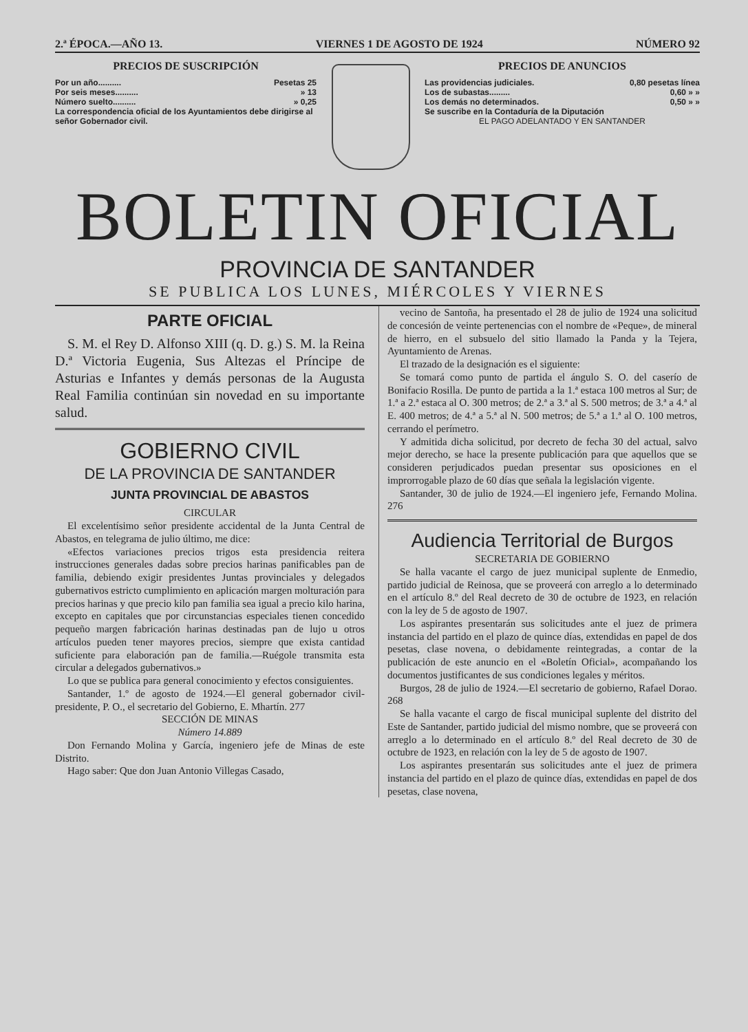2.ª ÉPOCA.—AÑO 13. VIERNES 1 DE AGOSTO DE 1924 NÚMERO 92
PRECIOS DE SUSCRIPCIÓN
Por un año.......... Pesetas 25
Por seis meses.......... » 13
Número suelto.......... » 0,25
La correspondencia oficial de los Ayuntamientos debe dirigirse al señor Gobernador civil.
PRECIOS DE ANUNCIOS
Las providencias judiciales. 0,80 pesetas línea
Los de subastas......... 0,60 » »
Los demás no determinados. 0,50 » »
Se suscribe en la Contaduría de la Diputación
EL PAGO ADELANTADO Y EN SANTANDER
BOLETIN OFICIAL
PROVINCIA DE SANTANDER
SE PUBLICA LOS LUNES, MIÉRCOLES Y VIERNES
PARTE OFICIAL
S. M. el Rey D. Alfonso XIII (q. D. g.) S. M. la Reina D.ª Victoria Eugenia, Sus Altezas el Príncipe de Asturias e Infantes y demás personas de la Augusta Real Familia continúan sin novedad en su importante salud.
GOBIERNO CIVIL
DE LA PROVINCIA DE SANTANDER
JUNTA PROVINCIAL DE ABASTOS
CIRCULAR
El excelentísimo señor presidente accidental de la Junta Central de Abastos, en telegrama de julio último, me dice:
«Efectos variaciones precios trigos esta presidencia reitera instrucciones generales dadas sobre precios harinas panificables pan de familia, debiendo exigir presidentes Juntas provinciales y delegados gubernativos estricto cumplimiento en aplicación margen molturación para precios harinas y que precio kilo pan familia sea igual a precio kilo harina, excepto en capitales que por circunstancias especiales tienen concedido pequeño margen fabricación harinas destinadas pan de lujo u otros artículos pueden tener mayores precios, siempre que exista cantidad suficiente para elaboración pan de familia.—Ruégole transmita esta circular a delegados gubernativos.»
Lo que se publica para general conocimiento y efectos consiguientes.
Santander, 1.º de agosto de 1924.—El general gobernador civil-presidente, P. O., el secretario del Gobierno, E. Mhartín. 277
SECCIÓN DE MINAS
Número 14.889
Don Fernando Molina y García, ingeniero jefe de Minas de este Distrito.
Hago saber: Que don Juan Antonio Villegas Casado,
vecino de Santoña, ha presentado el 28 de julio de 1924 una solicitud de concesión de veinte pertenencias con el nombre de «Peque», de mineral de hierro, en el subsuelo del sitio llamado la Panda y la Tejera, Ayuntamiento de Arenas.
El trazado de la designación es el siguiente:
Se tomará como punto de partida el ángulo S. O. del caserío de Bonifacio Rosilla. De punto de partida a la 1.ª estaca 100 metros al Sur; de 1.ª a 2.ª estaca al O. 300 metros; de 2.ª a 3.ª al S. 500 metros; de 3.ª a 4.ª al E. 400 metros; de 4.ª a 5.ª al N. 500 metros; de 5.ª a 1.ª al O. 100 metros, cerrando el perímetro.
Y admitida dicha solicitud, por decreto de fecha 30 del actual, salvo mejor derecho, se hace la presente publicación para que aquellos que se consideren perjudicados puedan presentar sus oposiciones en el improrrogable plazo de 60 días que señala la legislación vigente.
Santander, 30 de julio de 1924.—El ingeniero jefe, Fernando Molina. 276
Audiencia Territorial de Burgos
SECRETARIA DE GOBIERNO
Se halla vacante el cargo de juez municipal suplente de Enmedio, partido judicial de Reinosa, que se proveerá con arreglo a lo determinado en el artículo 8.º del Real decreto de 30 de octubre de 1923, en relación con la ley de 5 de agosto de 1907.
Los aspirantes presentarán sus solicitudes ante el juez de primera instancia del partido en el plazo de quince días, extendidas en papel de dos pesetas, clase novena, o debidamente reintegradas, a contar de la publicación de este anuncio en el «Boletín Oficial», acompañando los documentos justificantes de sus condiciones legales y méritos.
Burgos, 28 de julio de 1924.—El secretario de gobierno, Rafael Dorao. 268
Se halla vacante el cargo de fiscal municipal suplente del distrito del Este de Santander, partido judicial del mismo nombre, que se proveerá con arreglo a lo determinado en el artículo 8.º del Real decreto de 30 de octubre de 1923, en relación con la ley de 5 de agosto de 1907.
Los aspirantes presentarán sus solicitudes ante el juez de primera instancia del partido en el plazo de quince días, extendidas en papel de dos pesetas, clase novena,